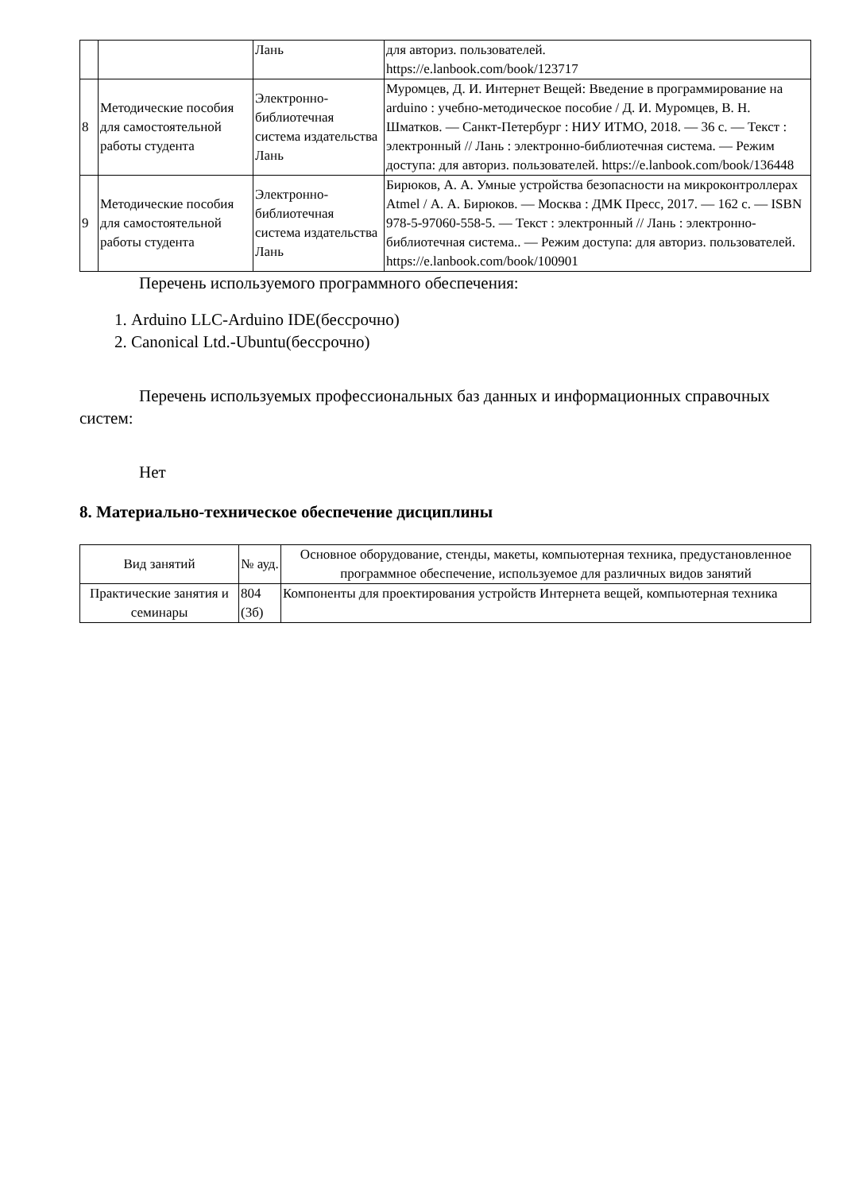| | | Лань | для авториз. пользователей. https://e.lanbook.com/book/123717 |
| 8 | Методические пособия для самостоятельной работы студента | Электронно-библиотечная система издательства Лань | Муромцев, Д. И. Интернет Вещей: Введение в программирование на arduino : учебно-методическое пособие / Д. И. Муромцев, В. Н. Шматков. — Санкт-Петербург : НИУ ИТМО, 2018. — 36 с. — Текст : электронный // Лань : электронно-библиотечная система. — Режим доступа: для авториз. пользователей. https://e.lanbook.com/book/136448 |
| 9 | Методические пособия для самостоятельной работы студента | Электронно-библиотечная система издательства Лань | Бирюков, А. А. Умные устройства безопасности на микроконтроллерах Atmel / А. А. Бирюков. — Москва : ДМК Пресс, 2017. — 162 с. — ISBN 978-5-97060-558-5. — Текст : электронный // Лань : электронно-библиотечная система.. — Режим доступа: для авториз. пользователей. https://e.lanbook.com/book/100901 |
Перечень используемого программного обеспечения:
1. Arduino LLC-Arduino IDE(бессрочно)
2. Canonical Ltd.-Ubuntu(бессрочно)
Перечень используемых профессиональных баз данных и информационных справочных систем:
Нет
8. Материально-техническое обеспечение дисциплины
| Вид занятий | № ауд. | Основное оборудование, стенды, макеты, компьютерная техника, предустановленное программное обеспечение, используемое для различных видов занятий |
| --- | --- | --- |
| Практические занятия и семинары | 804 (3б) | Компоненты для проектирования устройств Интернета вещей, компьютерная техника |